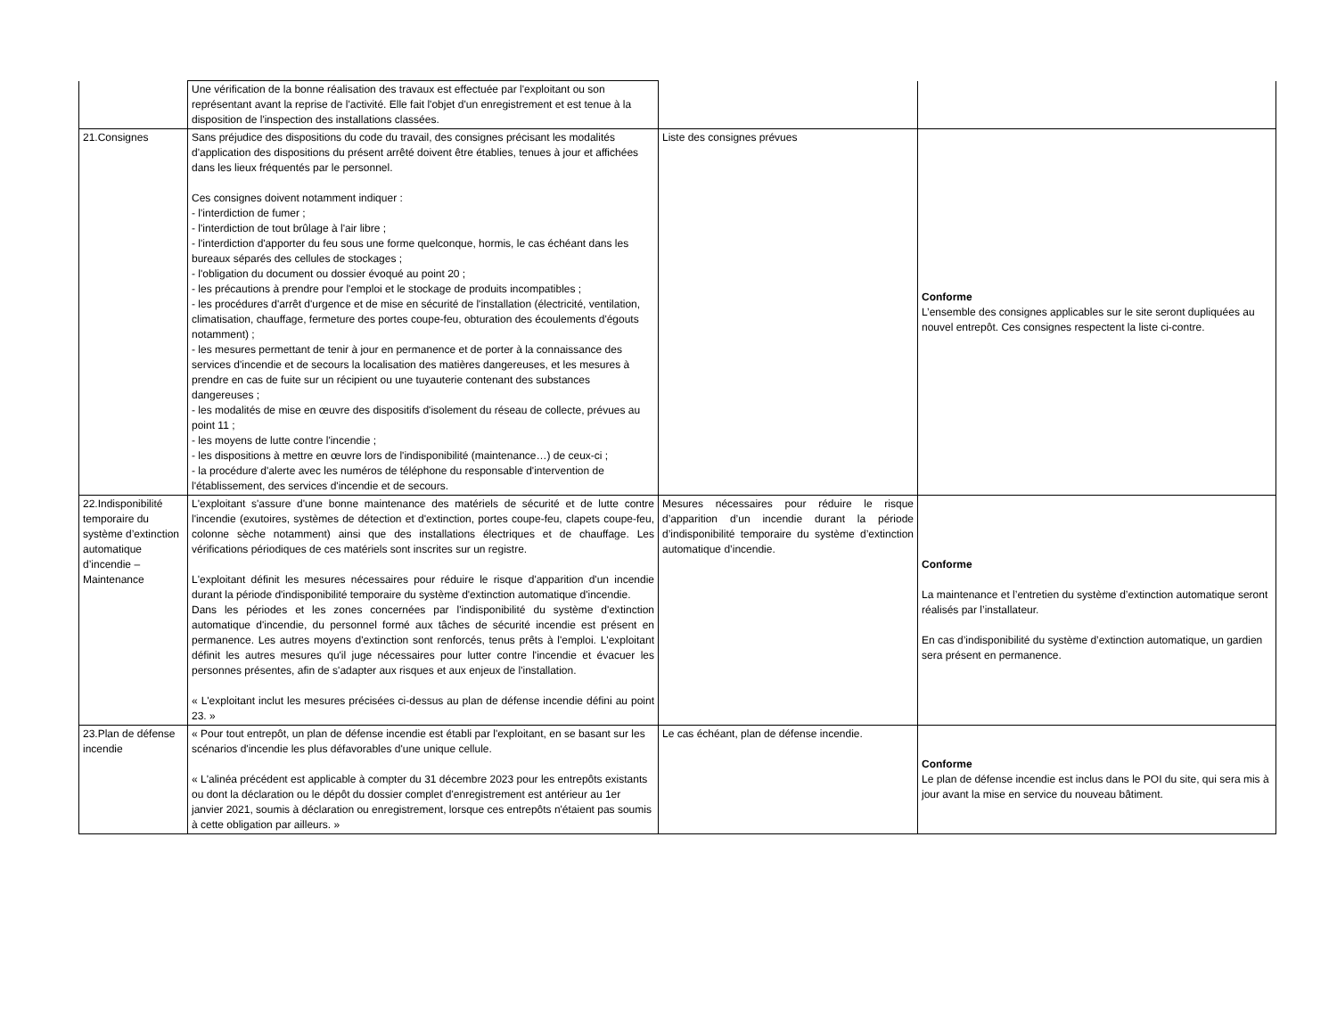| | Une vérification de la bonne réalisation des travaux est effectuée par l'exploitant ou son représentant avant la reprise de l'activité. Elle fait l'objet d'un enregistrement et est tenue à la disposition de l'inspection des installations classées. | | |
| 21.Consignes | Sans préjudice des dispositions du code du travail, des consignes précisant les modalités d'application des dispositions du présent arrêté doivent être établies, tenues à jour et affichées dans les lieux fréquentés par le personnel. Ces consignes doivent notamment indiquer : - l'interdiction de fumer ; - l'interdiction de tout brûlage à l'air libre ; - l'interdiction d'apporter du feu sous une forme quelconque, hormis, le cas échéant dans les bureaux séparés des cellules de stockages ; - l'obligation du document ou dossier évoqué au point 20 ; - les précautions à prendre pour l'emploi et le stockage de produits incompatibles ; - les procédures d'arrêt d'urgence et de mise en sécurité de l'installation (électricité, ventilation, climatisation, chauffage, fermeture des portes coupe-feu, obturation des écoulements d'égouts notamment) ; - les mesures permettant de tenir à jour en permanence et de porter à la connaissance des services d'incendie et de secours la localisation des matières dangereuses, et les mesures à prendre en cas de fuite sur un récipient ou une tuyauterie contenant des substances dangereuses ; - les modalités de mise en œuvre des dispositifs d'isolement du réseau de collecte, prévues au point 11 ; - les moyens de lutte contre l'incendie ; - les dispositions à mettre en œuvre lors de l'indisponibilité (maintenance…) de ceux-ci ; - la procédure d'alerte avec les numéros de téléphone du responsable d'intervention de l'établissement, des services d'incendie et de secours. | Liste des consignes prévues | Conforme L’ensemble des consignes applicables sur le site seront dupliquées au nouvel entrepôt. Ces consignes respectent la liste ci-contre. |
| 22.Indisponibilité temporaire du système d’extinction automatique d’incendie – Maintenance | L'exploitant s'assure d'une bonne maintenance des matériels de sécurité et de lutte contre l'incendie (exutoires, systèmes de détection et d'extinction, portes coupe-feu, clapets coupe-feu, colonne sèche notamment) ainsi que des installations électriques et de chauffage. Les vérifications périodiques de ces matériels sont inscrites sur un registre. L'exploitant définit les mesures nécessaires pour réduire le risque d'apparition d'un incendie durant la période d'indisponibilité temporaire du système d'extinction automatique d'incendie. Dans les périodes et les zones concernées par l'indisponibilité du système d'extinction automatique d'incendie, du personnel formé aux tâches de sécurité incendie est présent en permanence. Les autres moyens d'extinction sont renforcés, tenus prêts à l'emploi. L'exploitant définit les autres mesures qu'il juge nécessaires pour lutter contre l'incendie et évacuer les personnes présentes, afin de s'adapter aux risques et aux enjeux de l'installation. « L'exploitant inclut les mesures précisées ci-dessus au plan de défense incendie défini au point 23. » | Mesures nécessaires pour réduire le risque d’apparition d’un incendie durant la période d’indisponibilité temporaire du système d’extinction automatique d’incendie. | Conforme La maintenance et l’entretien du système d’extinction automatique seront réalisés par l’installateur. En cas d’indisponibilité du système d’extinction automatique, un gardien sera présent en permanence. |
| 23.Plan de défense incendie | « Pour tout entrepôt, un plan de défense incendie est établi par l'exploitant, en se basant sur les scénarios d'incendie les plus défavorables d'une unique cellule. « L'alinéa précédent est applicable à compter du 31 décembre 2023 pour les entrepôts existants ou dont la déclaration ou le dépôt du dossier complet d'enregistrement est antérieur au 1er janvier 2021, soumis à déclaration ou enregistrement, lorsque ces entrepôts n'étaient pas soumis à cette obligation par ailleurs. » | Le cas échéant, plan de défense incendie. | Conforme Le plan de défense incendie est inclus dans le POI du site, qui sera mis à jour avant la mise en service du nouveau bâtiment. |